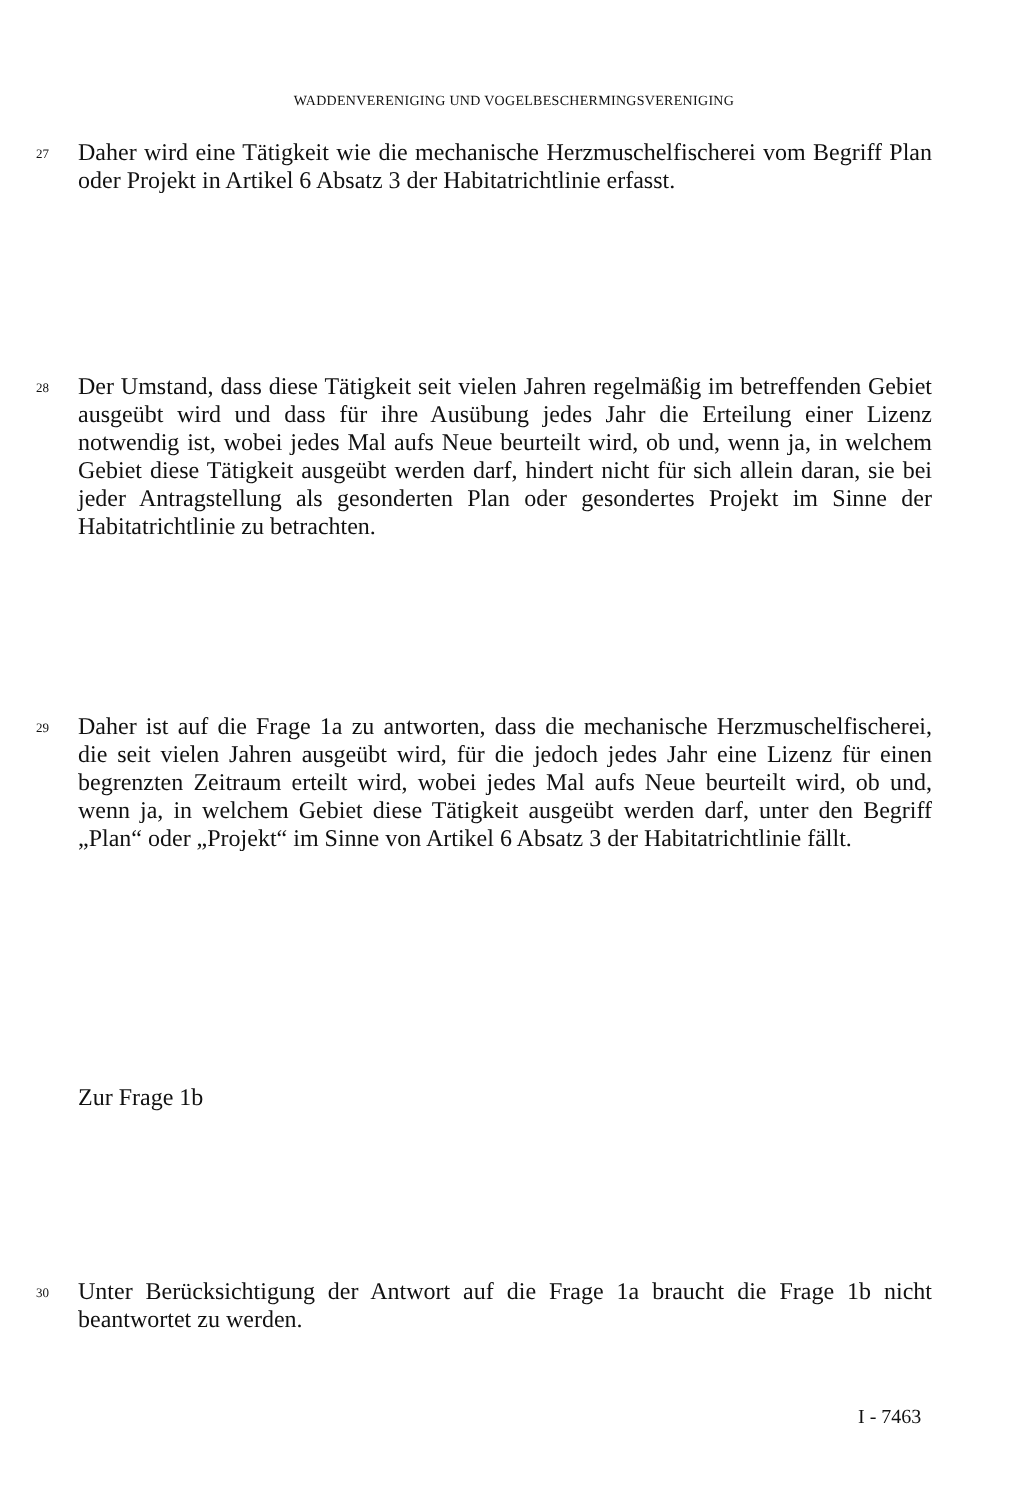WADDENVERENIGING UND VOGELBESCHERMINGSVERENIGING
27 Daher wird eine Tätigkeit wie die mechanische Herzmuschelfischerei vom Begriff Plan oder Projekt in Artikel 6 Absatz 3 der Habitatrichtlinie erfasst.
28 Der Umstand, dass diese Tätigkeit seit vielen Jahren regelmäßig im betreffenden Gebiet ausgeübt wird und dass für ihre Ausübung jedes Jahr die Erteilung einer Lizenz notwendig ist, wobei jedes Mal aufs Neue beurteilt wird, ob und, wenn ja, in welchem Gebiet diese Tätigkeit ausgeübt werden darf, hindert nicht für sich allein daran, sie bei jeder Antragstellung als gesonderten Plan oder gesondertes Projekt im Sinne der Habitatrichtlinie zu betrachten.
29 Daher ist auf die Frage 1a zu antworten, dass die mechanische Herzmuschelfischerei, die seit vielen Jahren ausgeübt wird, für die jedoch jedes Jahr eine Lizenz für einen begrenzten Zeitraum erteilt wird, wobei jedes Mal aufs Neue beurteilt wird, ob und, wenn ja, in welchem Gebiet diese Tätigkeit ausgeübt werden darf, unter den Begriff „Plan“ oder „Projekt“ im Sinne von Artikel 6 Absatz 3 der Habitatrichtlinie fällt.
Zur Frage 1b
30 Unter Berücksichtigung der Antwort auf die Frage 1a braucht die Frage 1b nicht beantwortet zu werden.
I - 7463